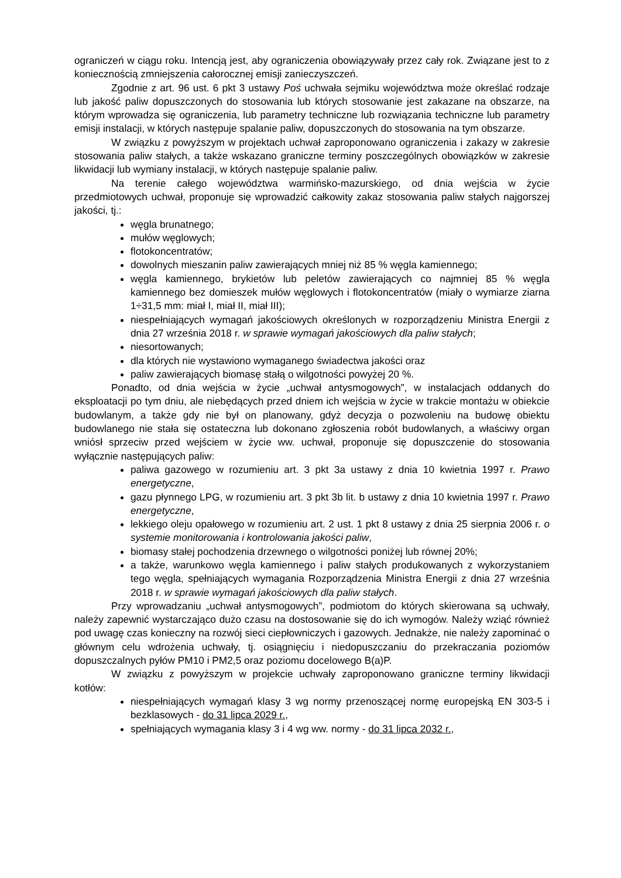ograniczeń w ciągu roku. Intencją jest, aby ograniczenia obowiązywały przez cały rok. Związane jest to z koniecznością zmniejszenia całorocznej emisji zanieczyszczeń.
Zgodnie z art. 96 ust. 6 pkt 3 ustawy Poś uchwała sejmiku województwa może określać rodzaje lub jakość paliw dopuszczonych do stosowania lub których stosowanie jest zakazane na obszarze, na którym wprowadza się ograniczenia, lub parametry techniczne lub rozwiązania techniczne lub parametry emisji instalacji, w których następuje spalanie paliw, dopuszczonych do stosowania na tym obszarze.
W związku z powyższym w projektach uchwał zaproponowano ograniczenia i zakazy w zakresie stosowania paliw stałych, a także wskazano graniczne terminy poszczególnych obowiązków w zakresie likwidacji lub wymiany instalacji, w których następuje spalanie paliw.
Na terenie całego województwa warmińsko-mazurskiego, od dnia wejścia w życie przedmiotowych uchwał, proponuje się wprowadzić całkowity zakaz stosowania paliw stałych najgorszej jakości, tj.:
węgla brunatnego;
mułów węglowych;
flotokoncentratów;
dowolnych mieszanin paliw zawierających mniej niż 85 % węgla kamiennego;
węgla kamiennego, brykietów lub peletów zawierających co najmniej 85 % węgla kamiennego bez domieszek mułów węglowych i flotokoncentratów (miały o wymiarze ziarna 1÷31,5 mm: miał I, miał II, miał III);
niespełniających wymagań jakościowych określonych w rozporządzeniu Ministra Energii z dnia 27 września 2018 r. w sprawie wymagań jakościowych dla paliw stałych;
niesortowanych;
dla których nie wystawiono wymaganego świadectwa jakości oraz
paliw zawierających biomasę stałą o wilgotności powyżej 20 %.
Ponadto, od dnia wejścia w życie „uchwał antysmogowych”, w instalacjach oddanych do eksploatacji po tym dniu, ale niebędących przed dniem ich wejścia w życie w trakcie montażu w obiekcie budowlanym, a także gdy nie był on planowany, gdyż decyzja o pozwoleniu na budowę obiektu budowlanego nie stała się ostateczna lub dokonano zgłoszenia robót budowlanych, a właściwy organ wniósł sprzeciw przed wejściem w życie ww. uchwał, proponuje się dopuszczenie do stosowania wyłącznie następujących paliw:
paliwa gazowego w rozumieniu art. 3 pkt 3a ustawy z dnia 10 kwietnia 1997 r. Prawo energetyczne,
gazu płynnego LPG, w rozumieniu art. 3 pkt 3b lit. b ustawy z dnia 10 kwietnia 1997 r. Prawo energetyczne,
lekkiego oleju opałowego w rozumieniu art. 2 ust. 1 pkt 8 ustawy z dnia 25 sierpnia 2006 r. o systemie monitorowania i kontrolowania jakości paliw,
biomasy stałej pochodzenia drzewnego o wilgotności poniżej lub równej 20%;
a także, warunkowo węgla kamiennego i paliw stałych produkowanych z wykorzystaniem tego węgla, spełniających wymagania Rozporządzenia Ministra Energii z dnia 27 września 2018 r. w sprawie wymagań jakościowych dla paliw stałych.
Przy wprowadzaniu „uchwał antysmogowych”, podmiotom do których skierowana są uchwały, należy zapewnić wystarczająco dużo czasu na dostosowanie się do ich wymogów. Należy wziąć również pod uwagę czas konieczny na rozwój sieci ciepłowniczych i gazowych. Jednakże, nie należy zapominać o głównym celu wdrożenia uchwały, tj. osiągnięciu i niedopuszczaniu do przekraczania poziomów dopuszczalnych pyłów PM10 i PM2,5 oraz poziomu docelowego B(a)P.
W związku z powyższym w projekcie uchwały zaproponowano graniczne terminy likwidacji kotłów:
niespełniających wymagań klasy 3 wg normy przenoszącej normę europejską EN 303-5 i bezklasowych - do 31 lipca 2029 r.,
spełniających wymagania klasy 3 i 4 wg ww. normy - do 31 lipca 2032 r.,